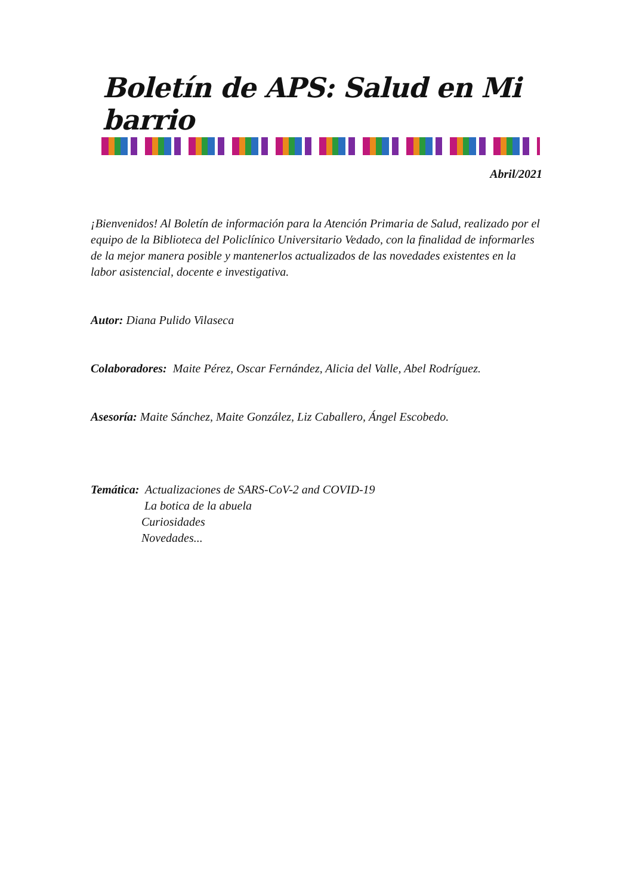Boletín de APS: Salud en Mi barrio
Abril/2021
¡Bienvenidos! Al Boletín de información para la Atención Primaria de Salud, realizado por el equipo de la Biblioteca del Policlínico Universitario Vedado, con la finalidad de informarles de la mejor manera posible y mantenerlos actualizados de las novedades existentes en la labor asistencial, docente e investigativa.
Autor: Diana Pulido Vilaseca
Colaboradores: Maite Pérez, Oscar Fernández, Alicia del Valle, Abel Rodríguez.
Asesoría: Maite Sánchez, Maite González, Liz Caballero, Ángel Escobedo.
Temática: Actualizaciones de SARS-CoV-2 and COVID-19
La botica de la abuela
Curiosidades
Novedades...